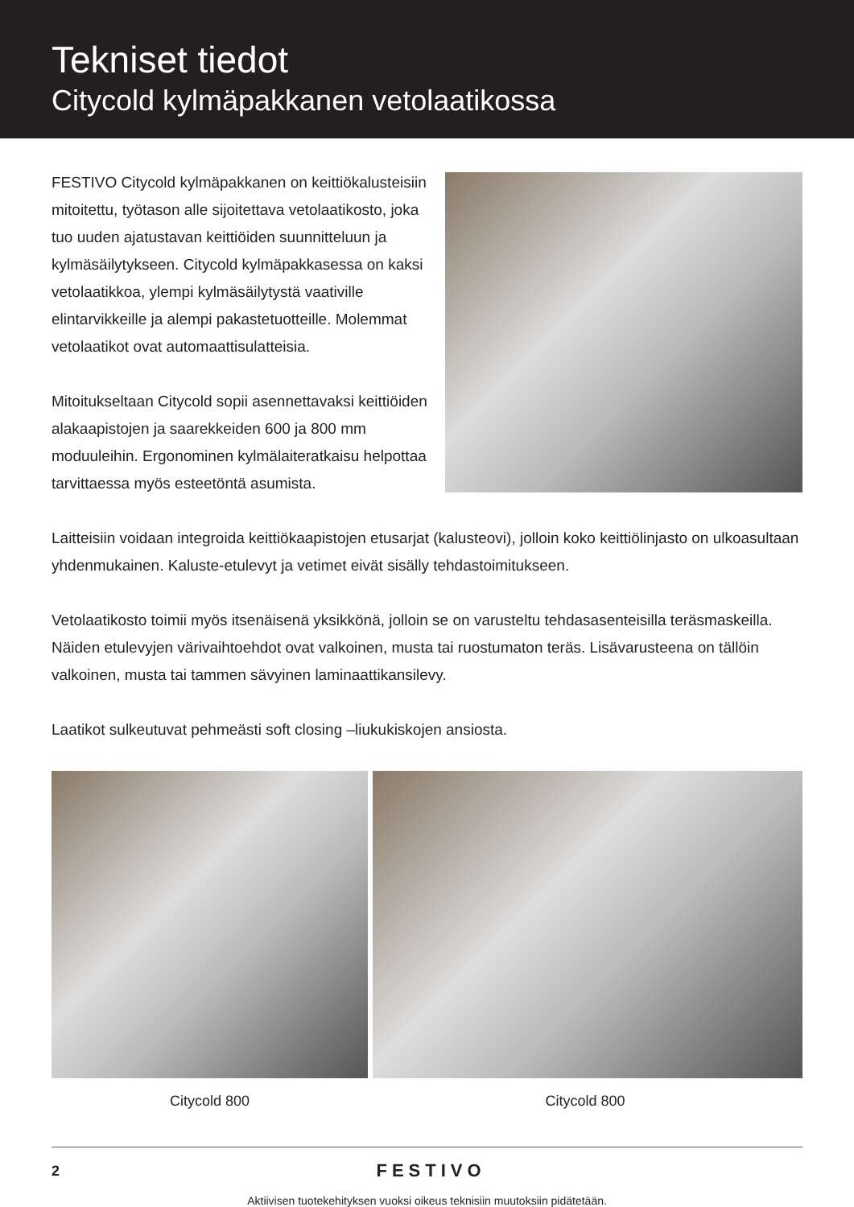Tekniset tiedot
Citycold kylmäpakkanen vetolaatikossa
FESTIVO Citycold kylmäpakkanen on keittiökalusteisiin mitoitettu, työtason alle sijoitettava vetolaatikosto, joka tuo uuden ajatustavan keittiöiden suunnitteluun ja kylmäsäilytykseen. Citycold kylmäpakkasessa on kaksi vetolaatikkoa, ylempi kylmäsäilytystä vaativille elintarvikkeille ja alempi pakastetuotteille. Molemmat vetolaatikot ovat automaattisulatteisia.
Mitoitukseltaan Citycold sopii asennettavaksi keittiöiden alakaapistojen ja saarekkeiden 600 ja 800 mm moduuleihin. Ergonominen kylmälaiteratkaisu helpottaa tarvittaessa myös esteetöntä asumista.
Laitteisiin voidaan integroida keittiökaapistojen etusarjat (kalusteovi), jolloin koko keittiölinjasto on ulkoasultaan yhdenmukainen. Kaluste-etulevyt ja vetimet eivät sisälly tehdastoimitukseen.
Vetolaatikosto toimii myös itsenäisenä yksikkönä, jolloin se on varusteltu tehdasasenteisilla teräsmaskeilla. Näiden etulevyjen värivaihtoehdot ovat valkoinen, musta tai ruostumaton teräs. Lisävarusteena on tällöin valkoinen, musta tai tammen sävyinen laminaattikansilevy.
Laatikot sulkeutuvat pehmeästi soft closing –liukukiskojen ansiosta.
Citycold 800 Citycold 800
2
FESTIVO
Aktiivisen tuotekehityksen vuoksi oikeus teknisiin muutoksiin pidätetään.